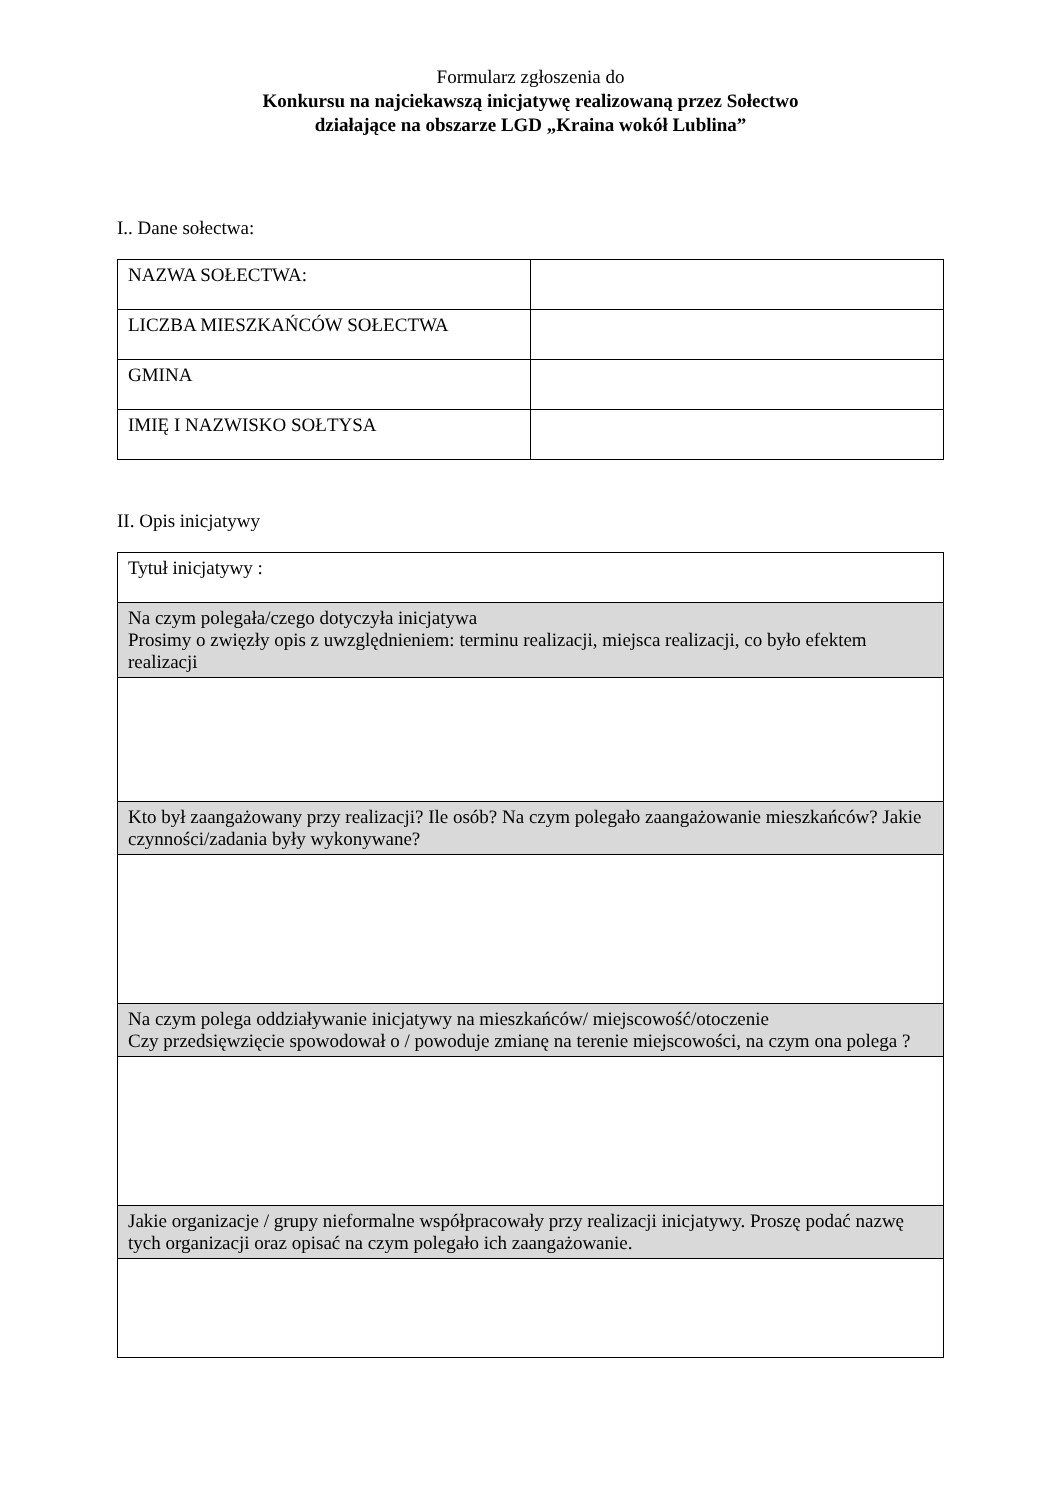Formularz zgłoszenia do
Konkursu na najciekawszą inicjatywę realizowaną przez Sołectwo
działające na obszarze LGD „Kraina wokół Lublina”
I.. Dane sołectwa:
| NAZWA SOŁECTWA: | |
| LICZBA MIESZKAŃCÓW SOŁECTWA | |
| GMINA | |
| IMIĘ I NAZWISKO SOŁTYSA | |
II. Opis inicjatywy
| Tytuł inicjatywy : |
| Na czym polegała/czego dotyczyła inicjatywa Prosimy o zwięzły opis z uwzględnieniem: terminu realizacji, miejsca realizacji, co było efektem realizacji |
| Kto był zaangażowany przy realizacji? Ile osób? Na czym polegało zaangażowanie mieszkańców? Jakie czynności/zadania były wykonywane? |
| Na czym polega oddziaływanie inicjatywy na mieszkańców/ miejscowość/otoczenie Czy przedsięwzięcie spowodował o / powoduje zmianę na terenie miejscowości, na czym ona polega ? |
| Jakie organizacje / grupy nieformalne współpracowały przy realizacji inicjatywy. Proszę podać nazwę tych organizacji oraz opisać na czym polegało ich zaangażowanie. |